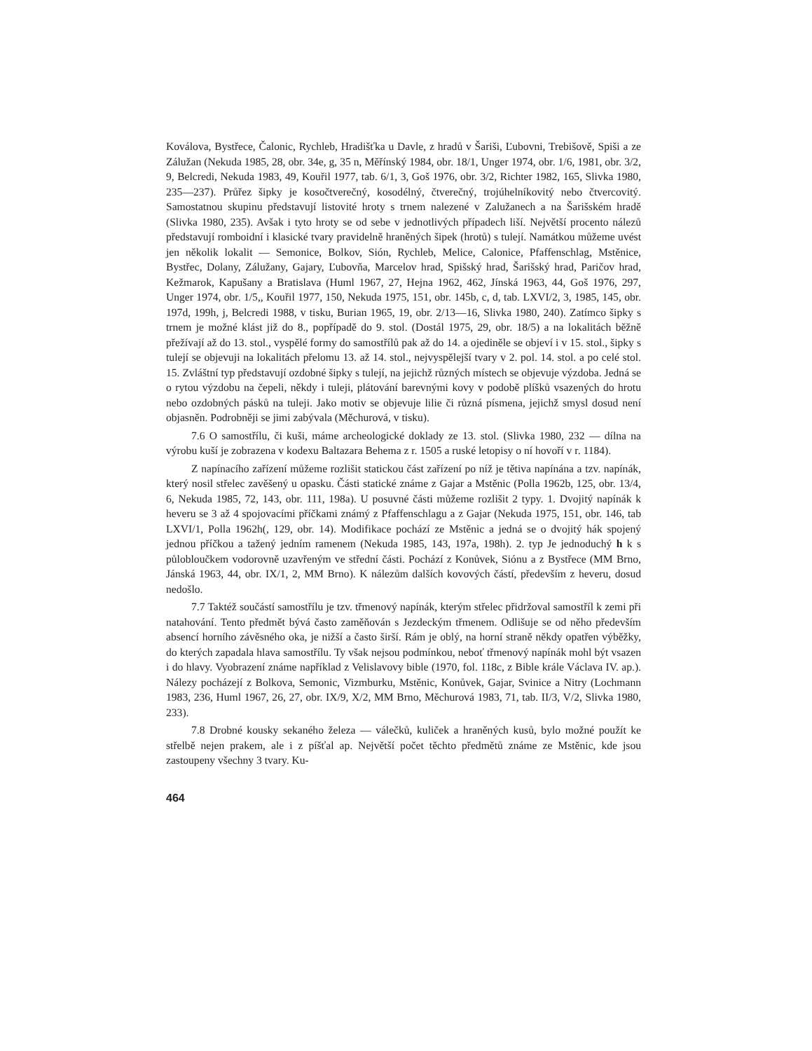Koválova, Bystřece, Čalonic, Rychleb, Hradišťka u Davle, z hradů v Šariši, Ľubovni, Trebišově, Spiši a ze Zálužan (Nekuda 1985, 28, obr. 34e, g, 35 n, Měřínský 1984, obr. 18/1, Unger 1974, obr. 1/6, 1981, obr. 3/2, 9, Belcredi, Nekuda 1983, 49, Kouřil 1977, tab. 6/1, 3, Goš 1976, obr. 3/2, Richter 1982, 165, Slivka 1980, 235—237). Průřez šipky je kosočtverečný, kosodélný, čtverečný, trojúhelníkovitý nebo čtvercovitý. Samostatnou skupinu představují listovité hroty s trnem nalezené v Zalužanech a na Šarišském hradě (Slivka 1980, 235). Avšak i tyto hroty se od sebe v jednotlivých případech liší. Největší procento nálezů představují romboidní i klasické tvary pravidelně hraněných šipek (hrotů) s tulejí. Namátkou můžeme uvést jen několik lokalit — Semonice, Bolkov, Sión, Rychleb, Melice, Calonice, Pfaffenschlag, Mstěnice, Bystřec, Dolany, Zálužany, Gajary, Ľubovňa, Marcelov hrad, Spišský hrad, Šarišský hrad, Paričov hrad, Kežmarok, Kapušany a Bratislava (Huml 1967, 27, Hejna 1962, 462, Jínská 1963, 44, Goš 1976, 297, Unger 1974, obr. 1/5,, Kouřil 1977, 150, Nekuda 1975, 151, obr. 145b, c, d, tab. LXVI/2, 3, 1985, 145, obr. 197d, 199h, j, Belcredi 1988, v tisku, Burian 1965, 19, obr. 2/13—16, Slivka 1980, 240). Zatímco šipky s trnem je možné klást již do 8., popřípadě do 9. stol. (Dostál 1975, 29, obr. 18/5) a na lokalitách běžně přežívají až do 13. stol., vyspělé formy do samostřílů pak až do 14. a ojediněle se objeví i v 15. stol., šipky s tulejí se objevuji na lokalitách přelomu 13. až 14. stol., nejvyspělejší tvary v 2. pol. 14. stol. a po celé stol. 15. Zvláštní typ představují ozdobné šipky s tulejí, na jejichž různých místech se objevuje výzdoba. Jedná se o rytou výzdobu na čepeli, někdy i tuleji, plátování barevnými kovy v podobě plíšků vsazených do hrotu nebo ozdobných pásků na tuleji. Jako motiv se objevuje lilie či různá písmena, jejichž smysl dosud není objasněn. Podrobněji se jimi zabývala (Měchurová, v tisku).
7.6 O samostřílu, či kuši, máme archeologické doklady ze 13. stol. (Slivka 1980, 232 — dílna na výrobu kuší je zobrazena v kodexu Baltazara Behema z r. 1505 a ruské letopisy o ní hovoří v r. 1184).
Z napínacího zařízení můžeme rozlišit statickou část zařízení po níž je tětiva napínána a tzv. napínák, který nosil střelec zavěšený u opasku. Části statické známe z Gajar a Mstěnic (Polla 1962b, 125, obr. 13/4, 6, Nekuda 1985, 72, 143, obr. 111, 198a). U posuvné části můžeme rozlišit 2 typy. 1. Dvojitý napínák k heveru se 3 až 4 spojovacími příčkami známý z Pfaffenschlagu a z Gajar (Nekuda 1975, 151, obr. 146, tab LXVI/1, Polla 1962h(, 129, obr. 14). Modifikace pochází ze Mstěnic a jedná se o dvojitý hák spojený jednou příčkou a tažený jedním ramenem (Nekuda 1985, 143, 197a, 198h). 2. typ Je jednoduchý h k s půlobloučkem vodorovně uzavřeným ve střední části. Pochází z Konůvek, Siónu a z Bystřece (MM Brno, Jánská 1963, 44, obr. IX/1, 2, MM Brno). K nálezům dalších kovových částí, především z heveru, dosud nedošlo.
7.7 Taktéž součástí samostřílu je tzv. třmenový napínák, kterým střelec přidržoval samostříl k zemi při natahování. Tento předmět bývá často zaměňován s Jezdeckým třmenem. Odlišuje se od něho především absencí horního závěsného oka, je nižší a často širší. Rám je oblý, na horní straně někdy opatřen výběžky, do kterých zapadala hlava samostřílu. Ty však nejsou podmínkou, neboť třmenový napínák mohl být vsazen i do hlavy. Vyobrazení známe například z Velislavovy bible (1970, fol. 118c, z Bible krále Václava IV. ap.). Nálezy pocházejí z Bolkova, Semonic, Vizmburku, Mstěnic, Konůvek, Gajar, Svinice a Nitry (Lochmann 1983, 236, Huml 1967, 26, 27, obr. IX/9, X/2, MM Brno, Měchurová 1983, 71, tab. II/3, V/2, Slivka 1980, 233).
7.8 Drobné kousky sekaného železa — válečků, kuliček a hraněných kusů, bylo možné použít ke střelbě nejen prakem, ale i z píšťal ap. Největší počet těchto předmětů známe ze Mstěnic, kde jsou zastoupeny všechny 3 tvary. Ku-
464